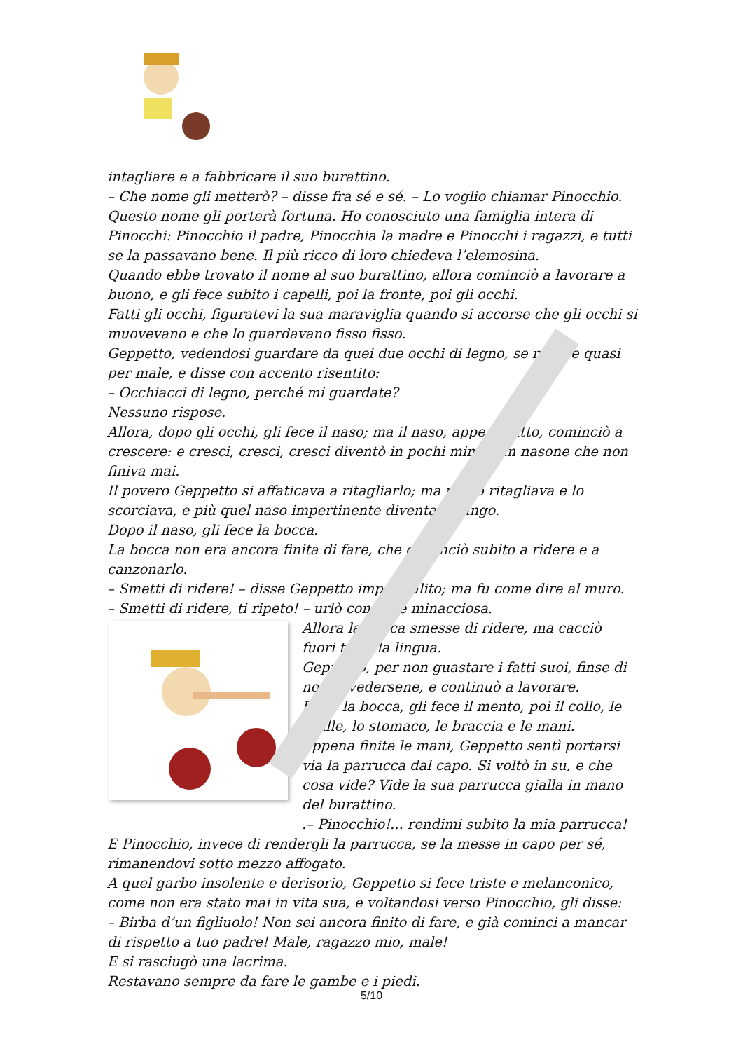intagliare e a fabbricare il suo burattino.
– Che nome gli metterò? – disse fra sé e sé. – Lo voglio chiamar Pinocchio. Questo nome gli porterà fortuna. Ho conosciuto una famiglia intera di Pinocchi: Pinocchio il padre, Pinocchia la madre e Pinocchi i ragazzi, e tutti se la passavano bene. Il più ricco di loro chiedeva l’elemosina.
Quando ebbe trovato il nome al suo burattino, allora cominciò a lavorare a buono, e gli fece subito i capelli, poi la fronte, poi gli occhi.
Fatti gli occhi, figuratevi la sua maraviglia quando si accorse che gli occhi si muovevano e che lo guardavano fisso fisso.
Geppetto, vedendosi guardare da quei due occhi di legno, se n’ebbe quasi per male, e disse con accento risentito:
– Occhiacci di legno, perché mi guardate?
Nessuno rispose.
Allora, dopo gli occhi, gli fece il naso; ma il naso, appena fatto, cominciò a crescere: e cresci, cresci, cresci diventò in pochi minuti un nasone che non finiva mai.
Il povero Geppetto si affaticava a ritagliarlo; ma più lo ritagliava e lo scorciava, e più quel naso impertinente diventava lungo.
Dopo il naso, gli fece la bocca.
La bocca non era ancora finita di fare, che cominciò subito a ridere e a canzonarlo.
– Smetti di ridere! – disse Geppetto impermalito; ma fu come dire al muro.
– Smetti di ridere, ti ripeto! – urlò con voce minacciosa.
Allora la bocca smesse di ridere, ma cacciò fuori tutta la lingua.
Geppetto, per non guastare i fatti suoi, finse di non avvedersene, e continuò a lavorare.
Dopo la bocca, gli fece il mento, poi il collo, le spalle, lo stomaco, le braccia e le mani.
Appena finite le mani, Geppetto sentì portarsi via la parrucca dal capo. Si voltò in su, e che cosa vide? Vide la sua parrucca gialla in mano del burattino.
.– Pinocchio!... rendimi subito la mia parrucca!
E Pinocchio, invece di rendergli la parrucca, se la messe in capo per sé, rimanendovi sotto mezzo affogato.
A quel garbo insolente e derisorio, Geppetto si fece triste e melanconico, come non era stato mai in vita sua, e voltandosi verso Pinocchio, gli disse:
– Birba d’un figliuolo! Non sei ancora finito di fare, e già cominci a mancar di rispetto a tuo padre! Male, ragazzo mio, male!
E si rasciugò una lacrima.
Restavano sempre da fare le gambe e i piedi.
5/10